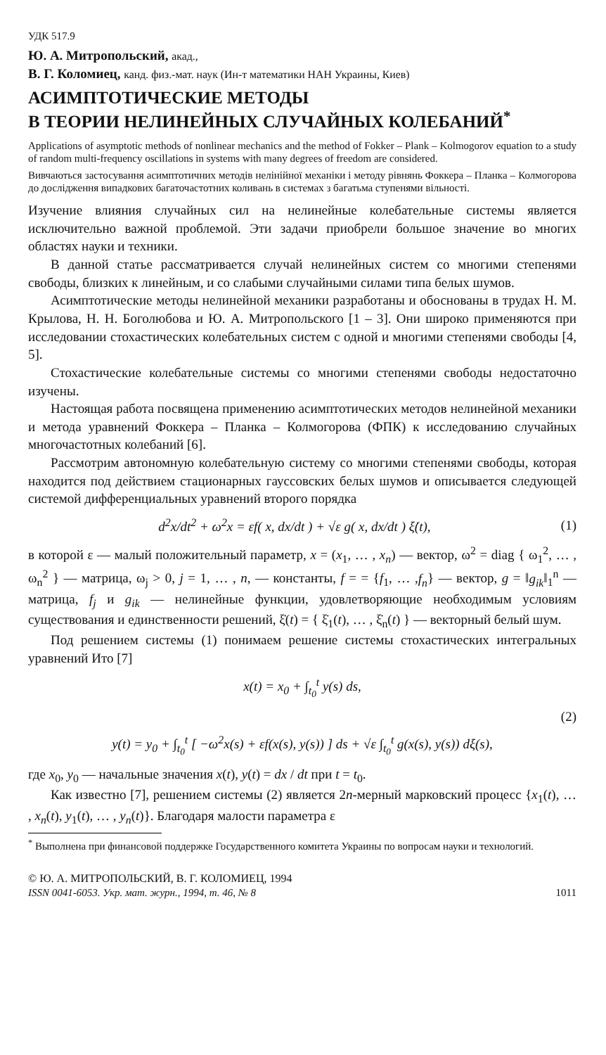УДК 517.9
Ю. А. Митропольский, акад.,
В. Г. Коломиец, канд. физ.-мат. наук (Ин-т математики НАН Украины, Киев)
АСИМПТОТИЧЕСКИЕ МЕТОДЫ
В ТЕОРИИ НЕЛИНЕЙНЫХ СЛУЧАЙНЫХ КОЛЕБАНИЙ<sup>*</sup>
Applications of asymptotic methods of nonlinear mechanics and the method of Fokker – Plank – Kolmogorov equation to a study of random multi-frequency oscillations in systems with many degrees of freedom are considered.
Вивчаються застосування асимптотичних методів нелінійної механіки і методу рівнянь Фоккера – Планка – Колмогорова до дослідження випадкових багаточастотних коливань в системах з багатьма ступенями вільності.
Изучение влияния случайных сил на нелинейные колебательные системы является исключительно важной проблемой. Эти задачи приобрели большое значение во многих областях науки и техники.
В данной статье рассматривается случай нелинейных систем со многими степенями свободы, близких к линейным, и со слабыми случайными силами типа белых шумов.
Асимптотические методы нелинейной механики разработаны и обоснованы в трудах Н. М. Крылова, Н. Н. Боголюбова и Ю. А. Митропольского [1 – 3]. Они широко применяются при исследовании стохастических колебательных систем с одной и многими степенями свободы [4, 5].
Стохастические колебательные системы со многими степенями свободы недостаточно изучены.
Настоящая работа посвящена применению асимптотических методов нелинейной механики и метода уравнений Фоккера – Планка – Колмогорова (ФПК) к исследованию случайных многочастотных колебаний [6].
Рассмотрим автономную колебательную систему со многими степенями свободы, которая находится под действием стационарных гауссовских белых шумов и описывается следующей системой дифференциальных уравнений второго порядка
d<sup>2</sup>x/dt<sup>2</sup> + ω<sup>2</sup>x = εf( x, dx/dt ) + √ε g( x, dx/dt ) ξ̇(t), (1)
в которой ε — малый положительный параметр, x = (x<sub>1</sub>, … , x<sub>n</sub>) — вектор, ω<sup>2</sup> = diag { ω<sub>1</sub><sup>2</sup>, … , ω<sub>n</sub><sup>2</sup> } — матрица, ω<sub>j</sub> > 0, j = 1, … , n, — константы, f = = {f<sub>1</sub>, … ,f<sub>n</sub>} — вектор, g = ‖g<sub>ik</sub>‖<sub>1</sub><sup>n</sup> — матрица, f<sub>j</sub> и g<sub>ik</sub> — нелинейные функции, удовлетворяющие необходимым условиям существования и единственности решений, ξ̇(t) = { ξ̇<sub>1</sub>(t), … , ξ̇<sub>n</sub>(t) } — векторный белый шум.
Под решением системы (1) понимаем решение системы стохастических интегральных уравнений Ито [7]
x(t) = x<sub>0</sub> + ∫<sub>t<sub>0</sub></sub><sup>t</sup> y(s) ds,
(2)
y(t) = y<sub>0</sub> + ∫<sub>t<sub>0</sub></sub><sup>t</sup> [ −ω<sup>2</sup>x(s) + εf(x(s), y(s)) ] ds + √ε ∫<sub>t<sub>0</sub></sub><sup>t</sup> g(x(s), y(s)) dξ(s),
где x<sub>0</sub>, y<sub>0</sub> — начальные значения x(t), y(t) = dx / dt при t = t<sub>0</sub>.
Как известно [7], решением системы (2) является 2n-мерный марковский процесс {x<sub>1</sub>(t), … , x<sub>n</sub>(t), y<sub>1</sub>(t), … , y<sub>n</sub>(t)}. Благодаря малости параметра ε
<sup>*</sup> Выполнена при финансовой поддержке Государственного комитета Украины по вопросам науки и технологий.
© Ю. А. МИТРОПОЛЬСКИЙ, В. Г. КОЛОМИЕЦ, 1994
ISSN 0041-6053. Укр. мат. журн., 1994, т. 46, № 8 1011